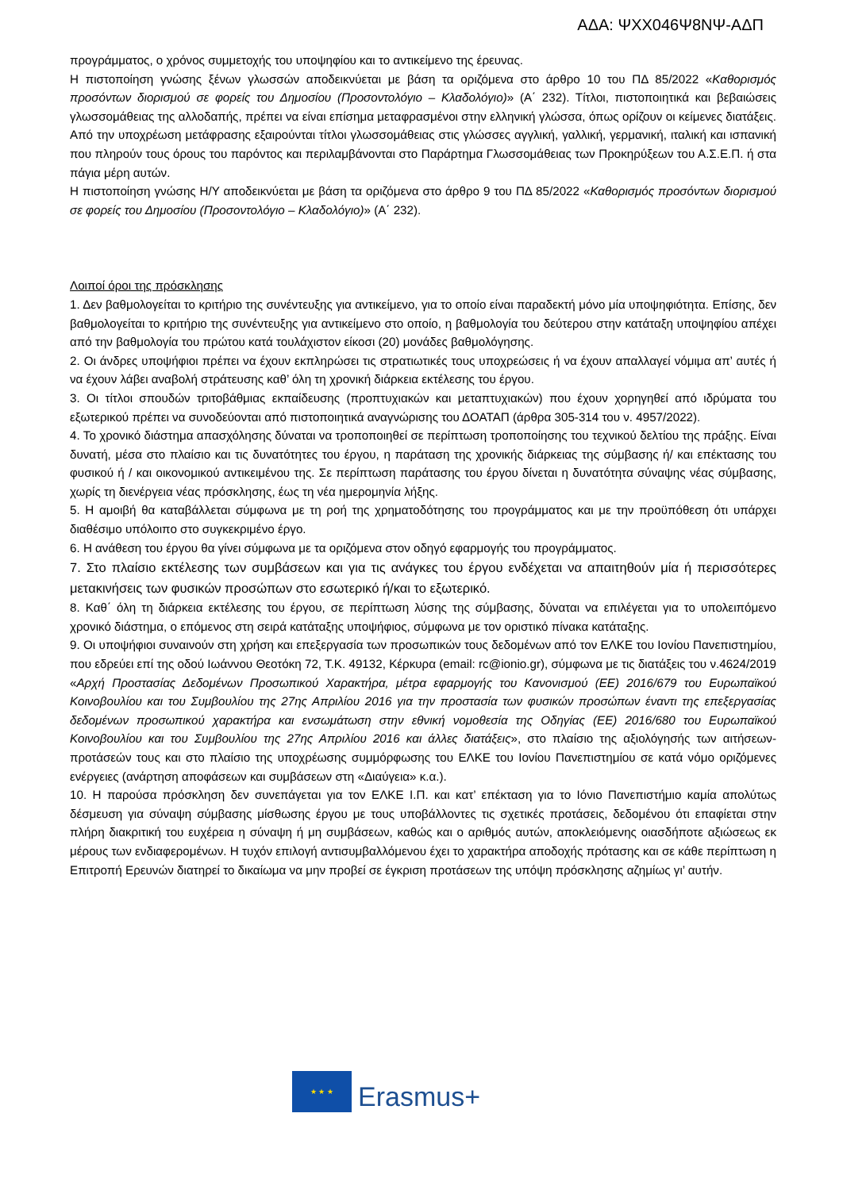ΑΔΑ: ΨΧΧ046Ψ8ΝΨ-ΑΔΠ
προγράμματος, ο χρόνος συμμετοχής του υποψηφίου και το αντικείμενο της έρευνας.
Η πιστοποίηση γνώσης ξένων γλωσσών αποδεικνύεται με βάση τα οριζόμενα στο άρθρο 10 του ΠΔ 85/2022 «Καθορισμός προσόντων διορισμού σε φορείς του Δημοσίου (Προσοντολόγιο – Κλαδολόγιο)» (Α΄ 232). Τίτλοι, πιστοποιητικά και βεβαιώσεις γλωσσομάθειας της αλλοδαπής, πρέπει να είναι επίσημα μεταφρασμένοι στην ελληνική γλώσσα, όπως ορίζουν οι κείμενες διατάξεις. Από την υποχρέωση μετάφρασης εξαιρούνται τίτλοι γλωσσομάθειας στις γλώσσες αγγλική, γαλλική, γερμανική, ιταλική και ισπανική που πληρούν τους όρους του παρόντος και περιλαμβάνονται στο Παράρτημα Γλωσσομάθειας των Προκηρύξεων του Α.Σ.Ε.Π. ή στα πάγια μέρη αυτών.
Η πιστοποίηση γνώσης Η/Υ αποδεικνύεται με βάση τα οριζόμενα στο άρθρο 9 του ΠΔ 85/2022 «Καθορισμός προσόντων διορισμού σε φορείς του Δημοσίου (Προσοντολόγιο – Κλαδολόγιο)» (Α΄ 232).
Λοιποί όροι της πρόσκλησης
1. Δεν βαθμολογείται το κριτήριο της συνέντευξης για αντικείμενο, για το οποίο είναι παραδεκτή μόνο μία υποψηφιότητα. Επίσης, δεν βαθμολογείται το κριτήριο της συνέντευξης για αντικείμενο στο οποίο, η βαθμολογία του δεύτερου στην κατάταξη υποψηφίου απέχει από την βαθμολογία του πρώτου κατά τουλάχιστον είκοσι (20) μονάδες βαθμολόγησης.
2. Οι άνδρες υποψήφιοι πρέπει να έχουν εκπληρώσει τις στρατιωτικές τους υποχρεώσεις ή να έχουν απαλλαγεί νόμιμα απ’ αυτές ή να έχουν λάβει αναβολή στράτευσης καθ’ όλη τη χρονική διάρκεια εκτέλεσης του έργου.
3. Οι τίτλοι σπουδών τριτοβάθμιας εκπαίδευσης (προπτυχιακών και μεταπτυχιακών) που έχουν χορηγηθεί από ιδρύματα του εξωτερικού πρέπει να συνοδεύονται από πιστοποιητικά αναγνώρισης του ΔΟΑΤΑΠ (άρθρα 305-314 του ν. 4957/2022).
4. Το χρονικό διάστημα απασχόλησης δύναται να τροποποιηθεί σε περίπτωση τροποποίησης του τεχνικού δελτίου της πράξης. Είναι δυνατή, μέσα στο πλαίσιο και τις δυνατότητες του έργου, η παράταση της χρονικής διάρκειας της σύμβασης ή/ και επέκτασης του φυσικού ή / και οικονομικού αντικειμένου της. Σε περίπτωση παράτασης του έργου δίνεται η δυνατότητα σύναψης νέας σύμβασης, χωρίς τη διενέργεια νέας πρόσκλησης, έως τη νέα ημερομηνία λήξης.
5. Η αμοιβή θα καταβάλλεται σύμφωνα με τη ροή της χρηματοδότησης του προγράμματος και με την προϋπόθεση ότι υπάρχει διαθέσιμο υπόλοιπο στο συγκεκριμένο έργο.
6. Η ανάθεση του έργου θα γίνει σύμφωνα με τα οριζόμενα στον οδηγό εφαρμογής του προγράμματος.
7. Στο πλαίσιο εκτέλεσης των συμβάσεων και για τις ανάγκες του έργου ενδέχεται να απαιτηθούν μία ή περισσότερες μετακινήσεις των φυσικών προσώπων στο εσωτερικό ή/και το εξωτερικό.
8. Καθ΄ όλη τη διάρκεια εκτέλεσης του έργου, σε περίπτωση λύσης της σύμβασης, δύναται να επιλέγεται για το υπολειπόμενο χρονικό διάστημα, ο επόμενος στη σειρά κατάταξης υποψήφιος, σύμφωνα με τον οριστικό πίνακα κατάταξης.
9. Οι υποψήφιοι συναινούν στη χρήση και επεξεργασία των προσωπικών τους δεδομένων από τον ΕΛΚΕ του Ιονίου Πανεπιστημίου, που εδρεύει επί της οδού Ιωάννου Θεοτόκη 72, Τ.Κ. 49132, Κέρκυρα (email: rc@ionio.gr), σύμφωνα με τις διατάξεις του ν.4624/2019 «Αρχή Προστασίας Δεδομένων Προσωπικού Χαρακτήρα, μέτρα εφαρμογής του Κανονισμού (ΕΕ) 2016/679 του Ευρωπαϊκού Κοινοβουλίου και του Συμβουλίου της 27ης Απριλίου 2016 για την προστασία των φυσικών προσώπων έναντι της επεξεργασίας δεδομένων προσωπικού χαρακτήρα και ενσωμάτωση στην εθνική νομοθεσία της Οδηγίας (ΕΕ) 2016/680 του Ευρωπαϊκού Κοινοβουλίου και του Συμβουλίου της 27ης Απριλίου 2016 και άλλες διατάξεις», στο πλαίσιο της αξιολόγησής των αιτήσεων-προτάσεών τους και στο πλαίσιο της υποχρέωσης συμμόρφωσης του ΕΛΚΕ του Ιονίου Πανεπιστημίου σε κατά νόμο οριζόμενες ενέργειες (ανάρτηση αποφάσεων και συμβάσεων στη «Διαύγεια» κ.α.).
10. Η παρούσα πρόσκληση δεν συνεπάγεται για τον ΕΛΚΕ Ι.Π. και κατ’ επέκταση για το Ιόνιο Πανεπιστήμιο καμία απολύτως δέσμευση για σύναψη σύμβασης μίσθωσης έργου με τους υποβάλλοντες τις σχετικές προτάσεις, δεδομένου ότι επαφίεται στην πλήρη διακριτική του ευχέρεια η σύναψη ή μη συμβάσεων, καθώς και ο αριθμός αυτών, αποκλειόμενης οιασδήποτε αξιώσεως εκ μέρους των ενδιαφερομένων. Η τυχόν επιλογή αντισυμβαλλόμενου έχει το χαρακτήρα αποδοχής πρότασης και σε κάθε περίπτωση η Επιτροπή Ερευνών διατηρεί το δικαίωμα να μην προβεί σε έγκριση προτάσεων της υπόψη πρόσκλησης αζημίως γι’ αυτήν.
★ ★ ★
Erasmus+